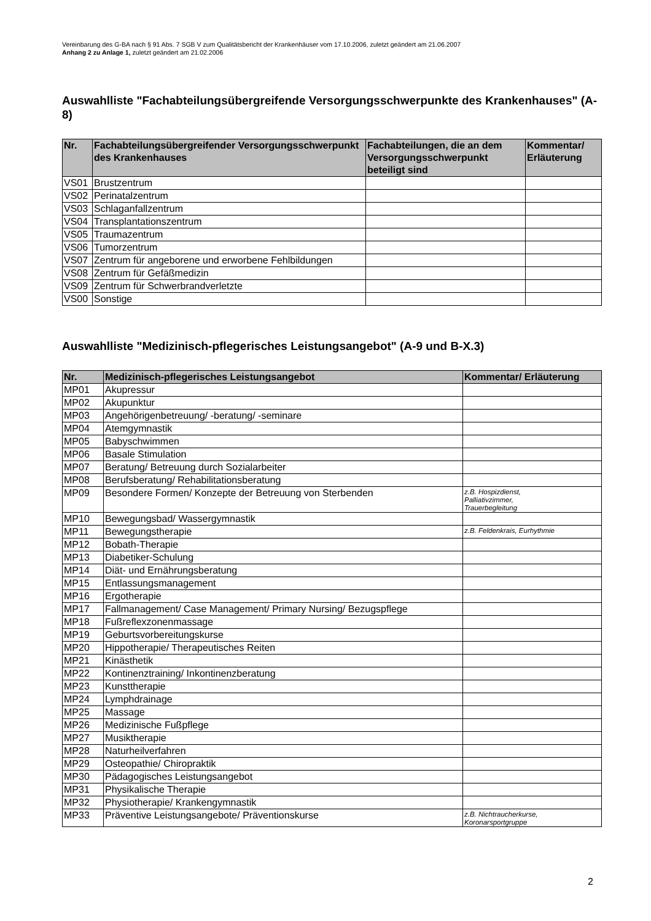Vereinbarung des G-BA nach § 91 Abs. 7 SGB V zum Qualitätsbericht der Krankenhäuser vom 17.10.2006, zuletzt geändert am 21.06.2007
Anhang 2 zu Anlage 1, zuletzt geändert am 21.02.2006
Auswahlliste "Fachabteilungsübergreifende Versorgungsschwerpunkte des Krankenhauses" (A-8)
| Nr. | Fachabteilungsübergreifender Versorgungsschwerpunkt des Krankenhauses | Fachabteilungen, die an dem Versorgungsschwerpunkt beteiligt sind | Kommentar/ Erläuterung |
| --- | --- | --- | --- |
| VS01 | Brustzentrum | | |
| VS02 | Perinatalzentrum | | |
| VS03 | Schlaganfallzentrum | | |
| VS04 | Transplantationszentrum | | |
| VS05 | Traumazentrum | | |
| VS06 | Tumorzentrum | | |
| VS07 | Zentrum für angeborene und erworbene Fehlbildungen | | |
| VS08 | Zentrum für Gefäßmedizin | | |
| VS09 | Zentrum für Schwerbrandverletzte | | |
| VS00 | Sonstige | | |
Auswahlliste "Medizinisch-pflegerisches Leistungsangebot" (A-9 und B-X.3)
| Nr. | Medizinisch-pflegerisches Leistungsangebot | Kommentar/ Erläuterung |
| --- | --- | --- |
| MP01 | Akupressur | |
| MP02 | Akupunktur | |
| MP03 | Angehörigenbetreuung/ -beratung/ -seminare | |
| MP04 | Atemgymnastik | |
| MP05 | Babyschwimmen | |
| MP06 | Basale Stimulation | |
| MP07 | Beratung/ Betreuung durch Sozialarbeiter | |
| MP08 | Berufsberatung/ Rehabilitationsberatung | |
| MP09 | Besondere Formen/ Konzepte der Betreuung von Sterbenden | z.B. Hospizdienst, Palliativzimmer, Trauerbegleitung |
| MP10 | Bewegungsbad/ Wassergymnastik | |
| MP11 | Bewegungstherapie | z.B. Feldenkrais, Eurhythmie |
| MP12 | Bobath-Therapie | |
| MP13 | Diabetiker-Schulung | |
| MP14 | Diät- und Ernährungsberatung | |
| MP15 | Entlassungsmanagement | |
| MP16 | Ergotherapie | |
| MP17 | Fallmanagement/ Case Management/ Primary Nursing/ Bezugspflege | |
| MP18 | Fußreflexzonenmassage | |
| MP19 | Geburtsvorbereitungskurse | |
| MP20 | Hippotherapie/ Therapeutisches Reiten | |
| MP21 | Kinästhetik | |
| MP22 | Kontinenztraining/ Inkontinenzberatung | |
| MP23 | Kunsttherapie | |
| MP24 | Lymphdrainage | |
| MP25 | Massage | |
| MP26 | Medizinische Fußpflege | |
| MP27 | Musiktherapie | |
| MP28 | Naturheilverfahren | |
| MP29 | Osteopathie/ Chiropraktik | |
| MP30 | Pädagogisches Leistungsangebot | |
| MP31 | Physikalische Therapie | |
| MP32 | Physiotherapie/ Krankengymnastik | |
| MP33 | Präventive Leistungsangebote/ Präventionskurse | z.B. Nichtraucherkurse, Koronarsportgruppe |
2